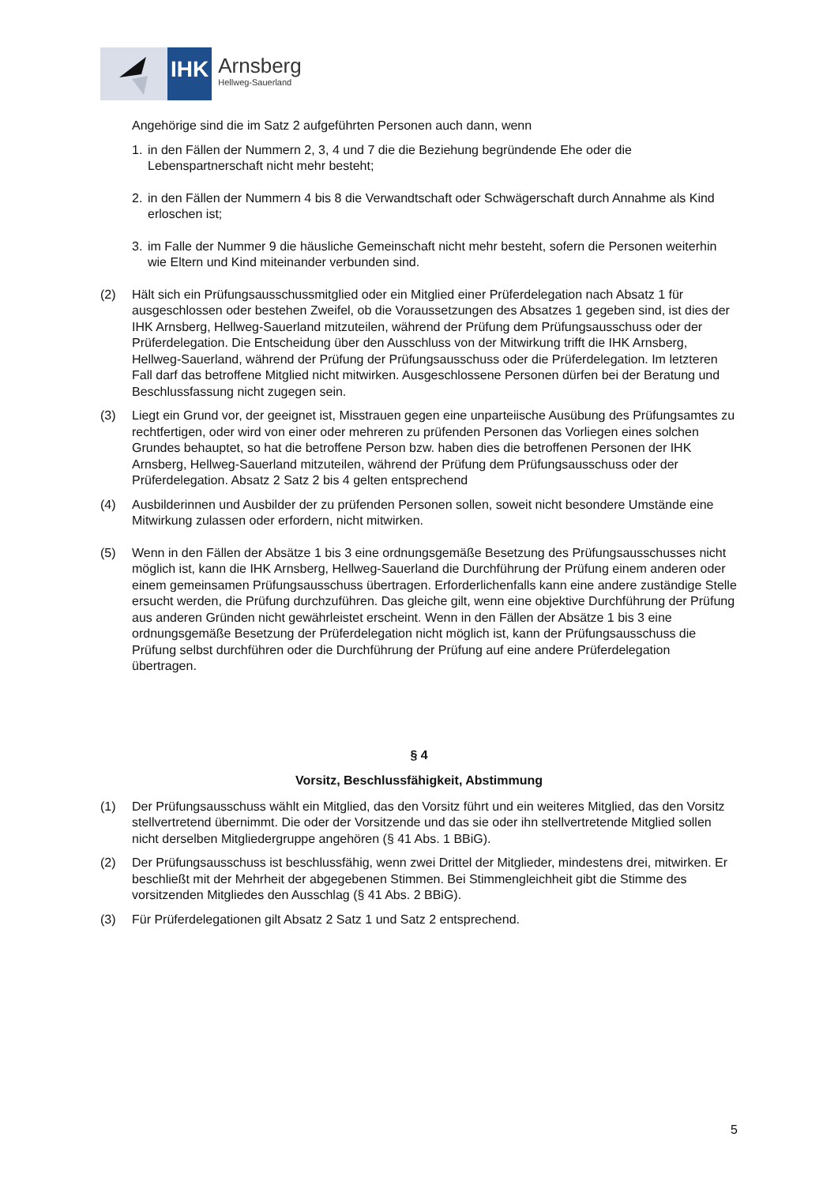IHK
Arnsberg
Hellweg-Sauerland
Angehörige sind die im Satz 2 aufgeführten Personen auch dann, wenn
1. in den Fällen der Nummern 2, 3, 4 und 7 die die Beziehung begründende Ehe oder die Lebenspartnerschaft nicht mehr besteht;
2. in den Fällen der Nummern 4 bis 8 die Verwandtschaft oder Schwägerschaft durch Annahme als Kind erloschen ist;
3. im Falle der Nummer 9 die häusliche Gemeinschaft nicht mehr besteht, sofern die Personen weiterhin wie Eltern und Kind miteinander verbunden sind.
(2) Hält sich ein Prüfungsausschussmitglied oder ein Mitglied einer Prüferdelegation nach Absatz 1 für ausgeschlossen oder bestehen Zweifel, ob die Voraussetzungen des Absatzes 1 gegeben sind, ist dies der IHK Arnsberg, Hellweg-Sauerland mitzuteilen, während der Prüfung dem Prüfungsausschuss oder der Prüferdelegation. Die Entscheidung über den Ausschluss von der Mitwirkung trifft die IHK Arnsberg, Hellweg-Sauerland, während der Prüfung der Prüfungsausschuss oder die Prüferdelegation. Im letzteren Fall darf das betroffene Mitglied nicht mitwirken. Ausgeschlossene Personen dürfen bei der Beratung und Beschlussfassung nicht zugegen sein.
(3) Liegt ein Grund vor, der geeignet ist, Misstrauen gegen eine unparteiische Ausübung des Prüfungsamtes zu rechtfertigen, oder wird von einer oder mehreren zu prüfenden Personen das Vorliegen eines solchen Grundes behauptet, so hat die betroffene Person bzw. haben dies die betroffenen Personen der IHK Arnsberg, Hellweg-Sauerland mitzuteilen, während der Prüfung dem Prüfungsausschuss oder der Prüferdelegation. Absatz 2 Satz 2 bis 4 gelten entsprechend
(4) Ausbilderinnen und Ausbilder der zu prüfenden Personen sollen, soweit nicht besondere Umstände eine Mitwirkung zulassen oder erfordern, nicht mitwirken.
(5) Wenn in den Fällen der Absätze 1 bis 3 eine ordnungsgemäße Besetzung des Prüfungsausschusses nicht möglich ist, kann die IHK Arnsberg, Hellweg-Sauerland die Durchführung der Prüfung einem anderen oder einem gemeinsamen Prüfungsausschuss übertragen. Erforderlichenfalls kann eine andere zuständige Stelle ersucht werden, die Prüfung durchzuführen. Das gleiche gilt, wenn eine objektive Durchführung der Prüfung aus anderen Gründen nicht gewährleistet erscheint. Wenn in den Fällen der Absätze 1 bis 3 eine ordnungsgemäße Besetzung der Prüferdelegation nicht möglich ist, kann der Prüfungsausschuss die Prüfung selbst durchführen oder die Durchführung der Prüfung auf eine andere Prüferdelegation übertragen.
§ 4
Vorsitz, Beschlussfähigkeit, Abstimmung
(1) Der Prüfungsausschuss wählt ein Mitglied, das den Vorsitz führt und ein weiteres Mitglied, das den Vorsitz stellvertretend übernimmt. Die oder der Vorsitzende und das sie oder ihn stellvertretende Mitglied sollen nicht derselben Mitgliedergruppe angehören (§ 41 Abs. 1 BBiG).
(2) Der Prüfungsausschuss ist beschlussfähig, wenn zwei Drittel der Mitglieder, mindestens drei, mitwirken. Er beschließt mit der Mehrheit der abgegebenen Stimmen. Bei Stimmengleichheit gibt die Stimme des vorsitzenden Mitgliedes den Ausschlag (§ 41 Abs. 2 BBiG).
(3) Für Prüferdelegationen gilt Absatz 2 Satz 1 und Satz 2 entsprechend.
5